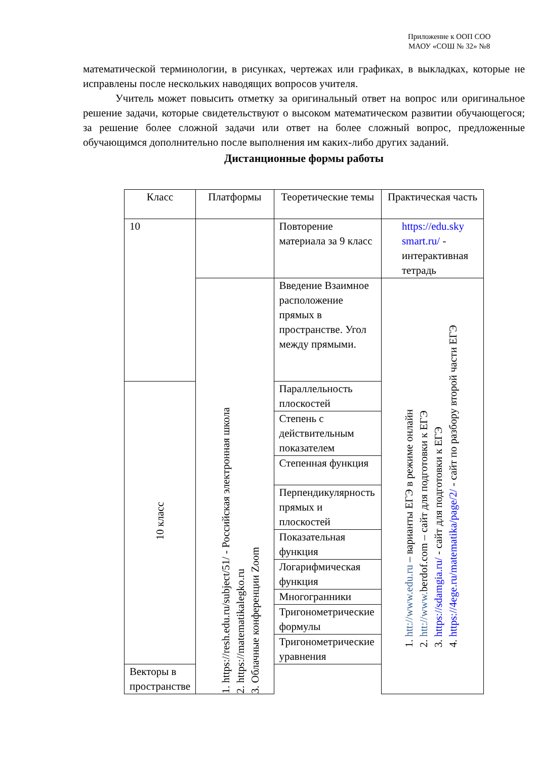Приложение к ООП СОО
МАОУ «СОШ № 32» №8
математической терминологии, в рисунках, чертежах или графиках, в выкладках, которые не исправлены после нескольких наводящих вопросов учителя.
Учитель может повысить отметку за оригинальный ответ на вопрос или оригинальное решение задачи, которые свидетельствуют о высоком математическом развитии обучающегося; за решение более сложной задачи или ответ на более сложный вопрос, предложенные обучающимся дополнительно после выполнения им каких-либо других заданий.
Дистанционные формы работы
| Класс | Платформы | Теоретические темы | Практическая часть |
| --- | --- | --- | --- |
| 10 | | Повторение материала за 9 класс | https://edu.sky smart.ru/ - интерактивная тетрадь |
| | 1. https://resh.edu.ru/subject/51/ - Российская электронная школа 2. https://matematikalegko.ru 3. Облачные конференции Zoom | Введение Взаимное расположение прямых в пространстве. Угол между прямыми. | 1. htt://www.edu.ru – варианты ЕГЭ в режиме онлайн 2. htt://www. berdof.com – сайт для подготовки к ЕГЭ 3. https://sdamgia.ru/ - сайт для подготовки к ЕГЭ 4. https://4ege.ru/matematika/page/2/ - сайт по разбору второй части ЕГЭ |
| 10 класс | | Параллельность плоскостей | |
| | | Степень с действительным показателем | |
| | | Степенная функция | |
| | | Перпендикулярность прямых и плоскостей | |
| | | Показательная функция | |
| | | Логарифмическая функция | |
| | | Многогранники | |
| | | Тригонометрические формулы | |
| | | Тригонометрические уравнения | |
| Векторы в пространстве | | | |